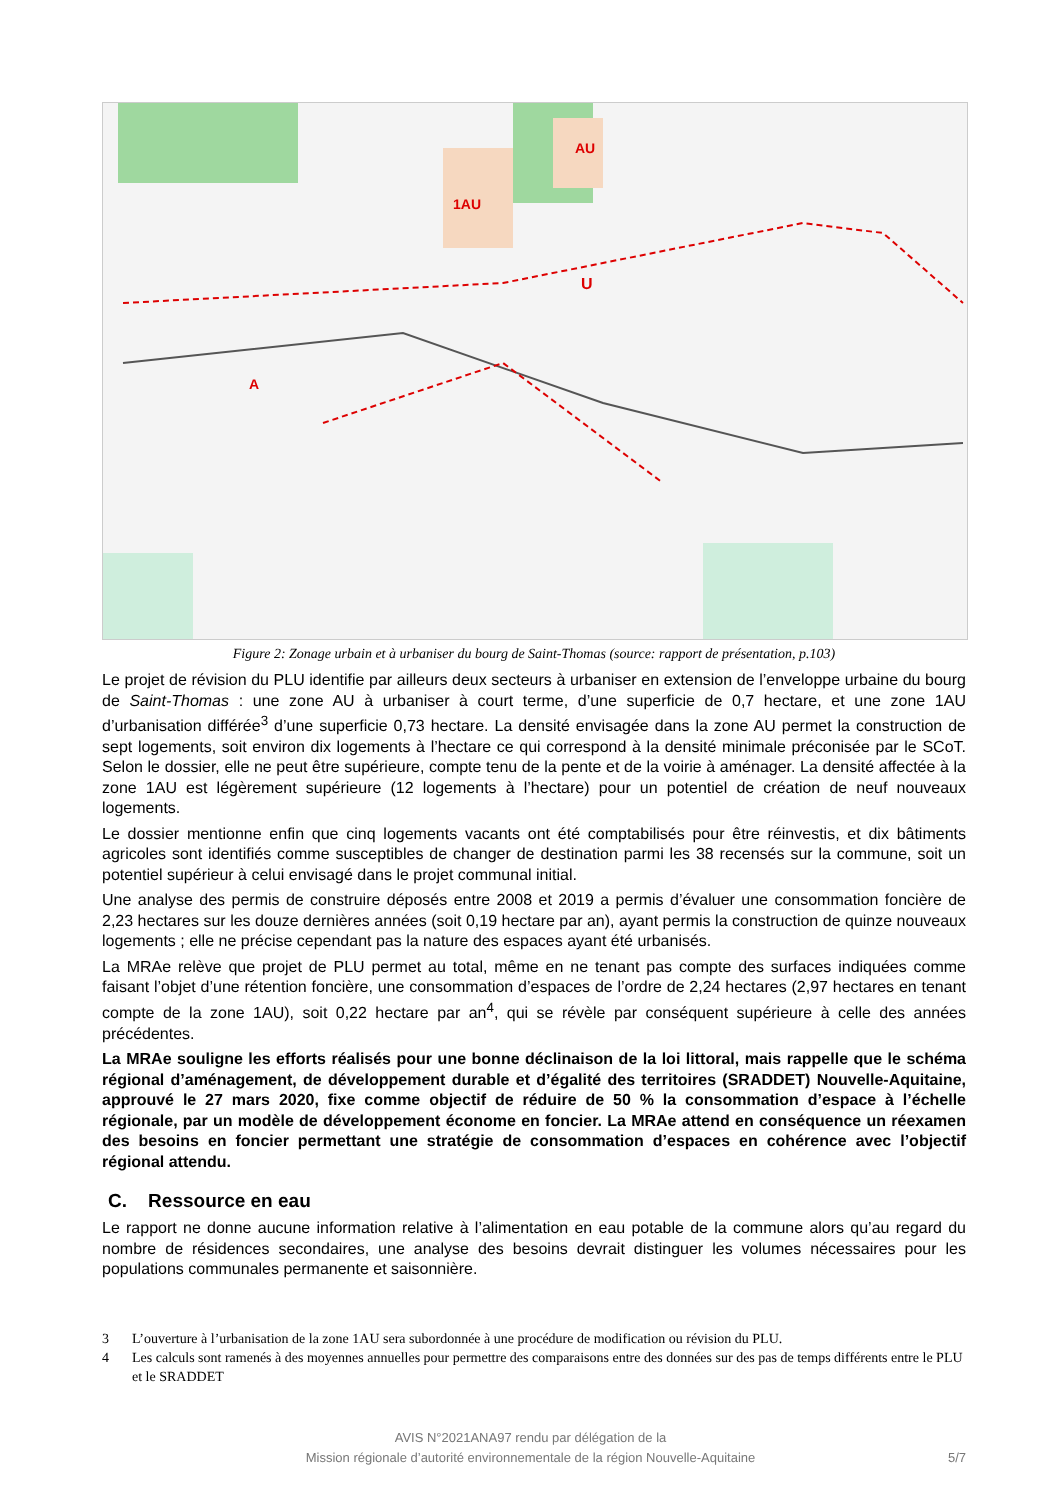U
AU
1AU
A
Figure 2: Zonage urbain et à urbaniser du bourg de Saint-Thomas (source: rapport de présentation, p.103)
Le projet de révision du PLU identifie par ailleurs deux secteurs à urbaniser en extension de l’enveloppe urbaine du bourg de Saint-Thomas : une zone AU à urbaniser à court terme, d’une superficie de 0,7 hectare, et une zone 1AU d’urbanisation différée<sup>3</sup> d’une superficie 0,73 hectare. La densité envisagée dans la zone AU permet la construction de sept logements, soit environ dix logements à l’hectare ce qui correspond à la densité minimale préconisée par le SCoT. Selon le dossier, elle ne peut être supérieure, compte tenu de la pente et de la voirie à aménager. La densité affectée à la zone 1AU est légèrement supérieure (12 logements à l’hectare) pour un potentiel de création de neuf nouveaux logements.
Le dossier mentionne enfin que cinq logements vacants ont été comptabilisés pour être réinvestis, et dix bâtiments agricoles sont identifiés comme susceptibles de changer de destination parmi les 38 recensés sur la commune, soit un potentiel supérieur à celui envisagé dans le projet communal initial.
Une analyse des permis de construire déposés entre 2008 et 2019 a permis d’évaluer une consommation foncière de 2,23 hectares sur les douze dernières années (soit 0,19 hectare par an), ayant permis la construction de quinze nouveaux logements ; elle ne précise cependant pas la nature des espaces ayant été urbanisés.
La MRAe relève que projet de PLU permet au total, même en ne tenant pas compte des surfaces indiquées comme faisant l’objet d’une rétention foncière, une consommation d’espaces de l’ordre de 2,24 hectares (2,97 hectares en tenant compte de la zone 1AU), soit 0,22 hectare par an<sup>4</sup>, qui se révèle par conséquent supérieure à celle des années précédentes.
La MRAe souligne les efforts réalisés pour une bonne déclinaison de la loi littoral, mais rappelle que le schéma régional d’aménagement, de développement durable et d’égalité des territoires (SRADDET) Nouvelle-Aquitaine, approuvé le 27 mars 2020, fixe comme objectif de réduire de 50 % la consommation d’espace à l’échelle régionale, par un modèle de développement économe en foncier. La MRAe attend en conséquence un réexamen des besoins en foncier permettant une stratégie de consommation d’espaces en cohérence avec l’objectif régional attendu.
C. Ressource en eau
Le rapport ne donne aucune information relative à l’alimentation en eau potable de la commune alors qu’au regard du nombre de résidences secondaires, une analyse des besoins devrait distinguer les volumes nécessaires pour les populations communales permanente et saisonnière.
3 L’ouverture à l’urbanisation de la zone 1AU sera subordonnée à une procédure de modification ou révision du PLU.
4 Les calculs sont ramenés à des moyennes annuelles pour permettre des comparaisons entre des données sur des pas de temps différents entre le PLU et le SRADDET
AVIS N°2021ANA97 rendu par délégation de la
Mission régionale d’autorité environnementale de la région Nouvelle-Aquitaine
5/7